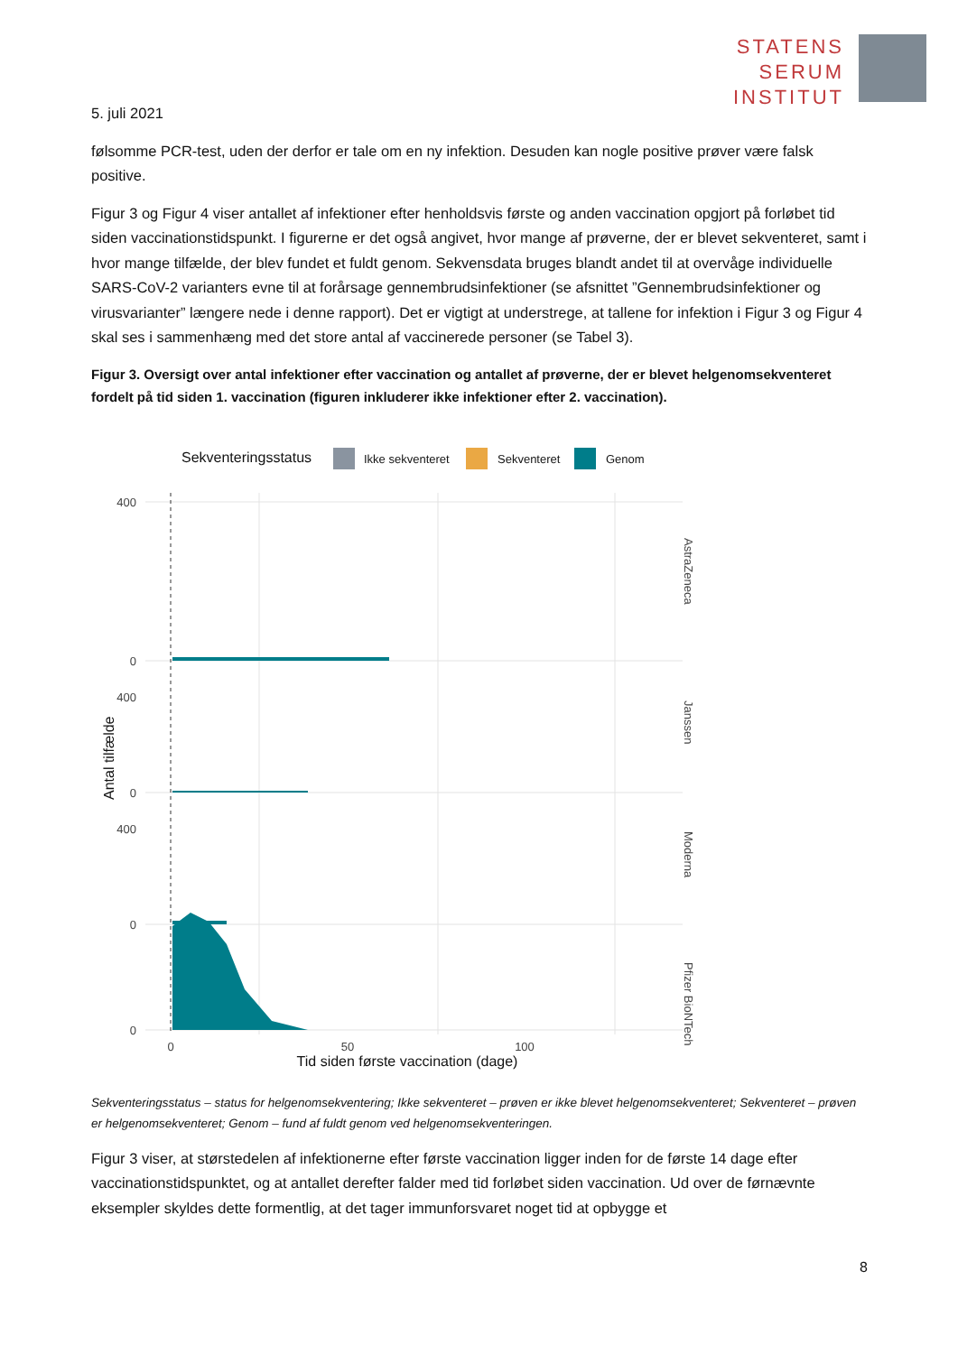STATENS
SERUM
INSTITUT
5. juli 2021
følsomme PCR-test, uden der derfor er tale om en ny infektion. Desuden kan nogle positive prøver være falsk positive.
Figur 3 og Figur 4 viser antallet af infektioner efter henholdsvis første og anden vaccination opgjort på forløbet tid siden vaccinationstidspunkt. I figurerne er det også angivet, hvor mange af prøverne, der er blevet sekventeret, samt i hvor mange tilfælde, der blev fundet et fuldt genom. Sekvensdata bruges blandt andet til at overvåge individuelle SARS-CoV-2 varianters evne til at forårsage gennembrudsinfektioner (se afsnittet ”Gennembrudsinfektioner og virusvarianter” længere nede i denne rapport). Det er vigtigt at understrege, at tallene for infektion i Figur 3 og Figur 4 skal ses i sammenhæng med det store antal af vaccinerede personer (se Tabel 3).
Figur 3. Oversigt over antal infektioner efter vaccination og antallet af prøverne, der er blevet helgenomsekventeret fordelt på tid siden 1. vaccination (figuren inkluderer ikke infektioner efter 2. vaccination).
Sekventeringsstatus
Ikke sekventeret
Sekventeret
Genom
400
0
400
0
400
0
0
AstraZeneca
Janssen
Moderna
Pfizer BioNTech
Antal tilfælde
0
50
100
Tid siden første vaccination (dage)
Sekventeringsstatus – status for helgenomsekventering; Ikke sekventeret – prøven er ikke blevet helgenomsekventeret; Sekventeret – prøven er helgenomsekventeret; Genom – fund af fuldt genom ved helgenomsekventeringen.
Figur 3 viser, at størstedelen af infektionerne efter første vaccination ligger inden for de første 14 dage efter vaccinationstidspunktet, og at antallet derefter falder med tid forløbet siden vaccination. Ud over de førnævnte eksempler skyldes dette formentlig, at det tager immunforsvaret noget tid at opbygge et
8